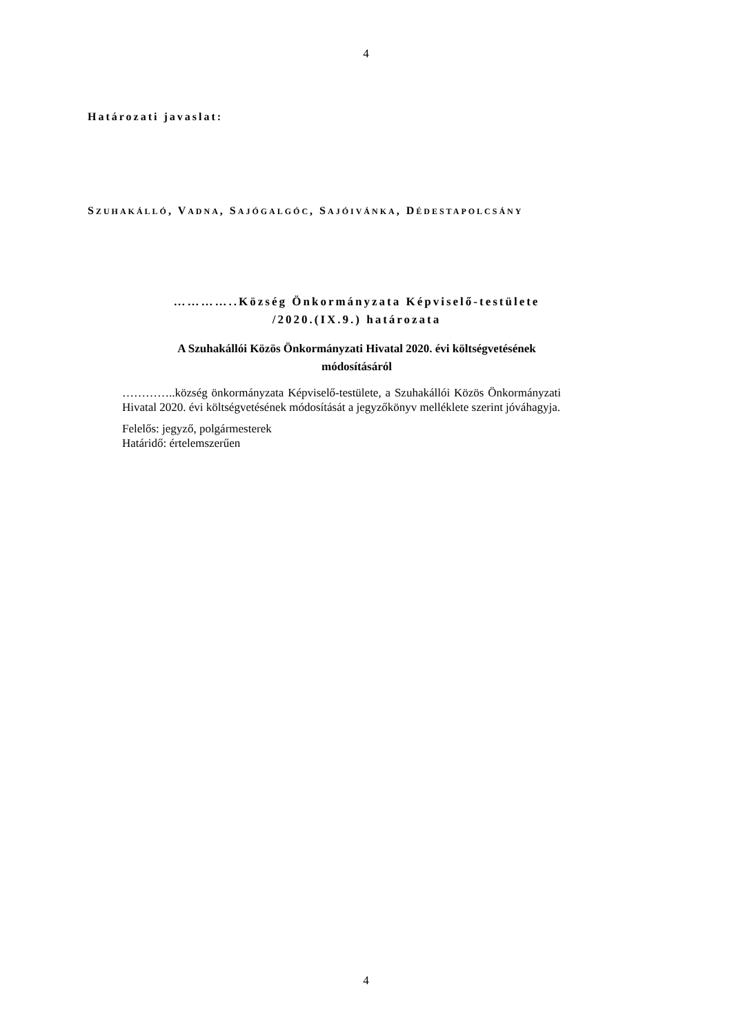4
Határozati javaslat:
SZUHAKÁLLÓ, VADNA, SAJÓGALGÓC, SAJÓIVÁNKA, DÉDESTAPOLCSÁNY
…………..Község Önkormányzata Képviselő-testülete
/2020.(IX.9.) határozata
A Szuhakállói Közös Önkormányzati Hivatal 2020. évi költségvetésének
módosításáról
…………..község önkormányzata Képviselő-testülete, a Szuhakállói Közös Önkormányzati Hivatal 2020. évi költségvetésének módosítását a jegyzőkönyv melléklete szerint jóváhagyja.
Felelős: jegyző, polgármesterek
Határidő: értelemszerűen
4